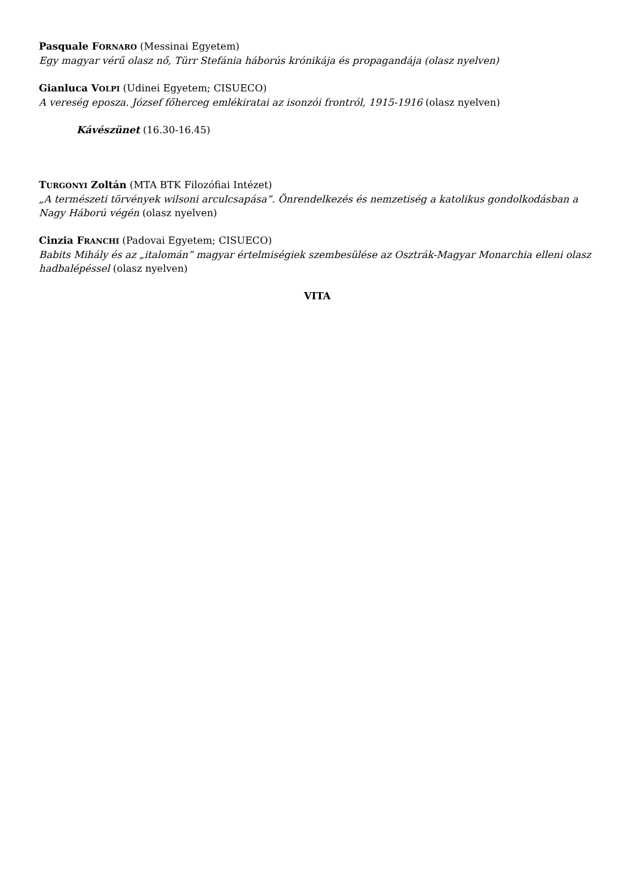Pasquale FORNARO (Messinai Egyetem)
Egy magyar vérű olasz nő, Türr Stefánia háborús krónikája és propagandája (olasz nyelven)
Gianluca VOLPI (Udinei Egyetem; CISUECO)
A vereség eposza. József főherceg emlékiratai az isonzói frontról, 1915-1916 (olasz nyelven)
Kávészünet (16.30-16.45)
TURGONYI Zoltán (MTA BTK Filozófiai Intézet)
„A természeti törvények wilsoni arculcsapása”. Önrendelkezés és nemzetiség a katolikus gondolkodásban a Nagy Háború végén (olasz nyelven)
Cinzia FRANCHI (Padovai Egyetem; CISUECO)
Babits Mihály és az „italomán” magyar értelmiségiek szembesülése az Osztrák-Magyar Monarchia elleni olasz hadbalépéssel (olasz nyelven)
VITA